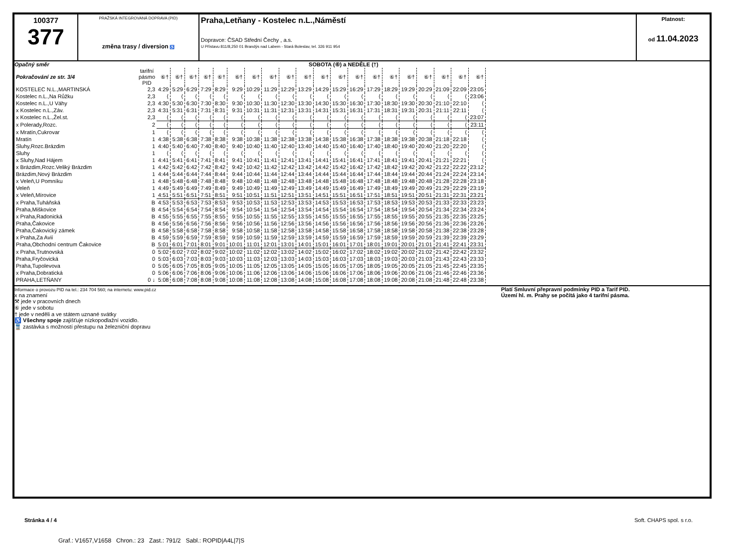100377
377
PRAŽSKÁ INTEGROVANÁ DOPRAVA (PID)
změna trasy / diversion ♿
Praha,Letňany - Kostelec n.L.,Náměstí
Dopravce: ČSAD Střední Čechy , a.s.
U Přístavu 811/8,250 01 Brandýs nad Labem - Stará Boleslav, tel. 326 911 954
Platnost:
od 11.04.2023
Opačný směr SOBOTA (⑥) a NEDĚLE (†)
| Pokračování ze str. 3/4 | tarifní pásmo PID | ⑥† | ⑥† | ⑥† | ⑥† | ⑥† | ⑥† | ⑥† | ⑥† | ⑥† | ⑥† | ⑥† | ⑥† | ⑥† | ⑥† | ⑥† | ⑥† | ⑥† | ⑥† | ⑥† | ⑥† |
| KOSTELEC N.L.,MARTINSKÁ | 2,3 | 4:29 | 5:29 | 6:29 | 7:29 | 8:29 | 9:29 | 10:29 | 11:29 | 12:29 | 13:29 | 14:29 | 15:29 | 16:29 | 17:29 | 18:29 | 19:29 | 20:29 | 21:09 | 22:09 | 23:05 |
| Kostelec n.L.,Na Růžku | 2,3 | ⟨ | ⟨ | ⟨ | ⟨ | ⟨ | ⟨ | ⟨ | ⟨ | ⟨ | ⟨ | ⟨ | ⟨ | ⟨ | ⟨ | ⟨ | ⟨ | ⟨ | ⟨ | ⟨ | 23:06 |
| Kostelec n.L.,U Váhy | 2,3 | 4:30 | 5:30 | 6:30 | 7:30 | 8:30 | 9:30 | 10:30 | 11:30 | 12:30 | 13:30 | 14:30 | 15:30 | 16:30 | 17:30 | 18:30 | 19:30 | 20:30 | 21:10 | 22:10 | ⟨ |
| x Kostelec n.L.,Záv. | 2,3 | 4:31 | 5:31 | 6:31 | 7:31 | 8:31 | 9:31 | 10:31 | 11:31 | 12:31 | 13:31 | 14:31 | 15:31 | 16:31 | 17:31 | 18:31 | 19:31 | 20:31 | 21:11 | 22:11 | ⟨ |
| x Kostelec n.L.,Žel.st. | 2,3 | ⟨ | ⟨ | ⟨ | ⟨ | ⟨ | ⟨ | ⟨ | ⟨ | ⟨ | ⟨ | ⟨ | ⟨ | ⟨ | ⟨ | ⟨ | ⟨ | ⟨ | ⟨ | ⟨ | 23:07 |
| x Polerady,Rozc. | 2 | ⟨ | ⟨ | ⟨ | ⟨ | ⟨ | ⟨ | ⟨ | ⟨ | ⟨ | ⟨ | ⟨ | ⟨ | ⟨ | ⟨ | ⟨ | ⟨ | ⟨ | ⟨ | ⟨ | 23:11 |
| x Mratín,Cukrovar | 1 | ⟨ | ⟨ | ⟨ | ⟨ | ⟨ | ⟨ | ⟨ | ⟨ | ⟨ | ⟨ | ⟨ | ⟨ | ⟨ | ⟨ | ⟨ | ⟨ | ⟨ | ⟨ | ⟨ | ⟨ |
| Mratín | 1 | 4:38 | 5:38 | 6:38 | 7:38 | 8:38 | 9:38 | 10:38 | 11:38 | 12:38 | 13:38 | 14:38 | 15:38 | 16:38 | 17:38 | 18:38 | 19:38 | 20:38 | 21:18 | 22:18 | ⟨ |
| Sluhy,Rozc.Brázdim | 1 | 4:40 | 5:40 | 6:40 | 7:40 | 8:40 | 9:40 | 10:40 | 11:40 | 12:40 | 13:40 | 14:40 | 15:40 | 16:40 | 17:40 | 18:40 | 19:40 | 20:40 | 21:20 | 22:20 | ⟨ |
| Sluhy | 1 | ⟨ | ⟨ | ⟨ | ⟨ | ⟨ | ⟨ | ⟨ | ⟨ | ⟨ | ⟨ | ⟨ | ⟨ | ⟨ | ⟨ | ⟨ | ⟨ | ⟨ | ⟨ | ⟨ | ⟨ |
| x Sluhy,Nad Hájem | 1 | 4:41 | 5:41 | 6:41 | 7:41 | 8:41 | 9:41 | 10:41 | 11:41 | 12:41 | 13:41 | 14:41 | 15:41 | 16:41 | 17:41 | 18:41 | 19:41 | 20:41 | 21:21 | 22:21 | ⟨ |
| x Brázdim,Rozc.Veliký Brázdim | 1 | 4:42 | 5:42 | 6:42 | 7:42 | 8:42 | 9:42 | 10:42 | 11:42 | 12:42 | 13:42 | 14:42 | 15:42 | 16:42 | 17:42 | 18:42 | 19:42 | 20:42 | 21:22 | 22:22 | 23:12 |
| Brázdim,Nový Brázdim | 1 | 4:44 | 5:44 | 6:44 | 7:44 | 8:44 | 9:44 | 10:44 | 11:44 | 12:44 | 13:44 | 14:44 | 15:44 | 16:44 | 17:44 | 18:44 | 19:44 | 20:44 | 21:24 | 22:24 | 23:14 |
| x Veleň,U Pomníku | 1 | 4:48 | 5:48 | 6:48 | 7:48 | 8:48 | 9:48 | 10:48 | 11:48 | 12:48 | 13:48 | 14:48 | 15:48 | 16:48 | 17:48 | 18:48 | 19:48 | 20:48 | 21:28 | 22:28 | 23:18 |
| Veleň | 1 | 4:49 | 5:49 | 6:49 | 7:49 | 8:49 | 9:49 | 10:49 | 11:49 | 12:49 | 13:49 | 14:49 | 15:49 | 16:49 | 17:49 | 18:49 | 19:49 | 20:49 | 21:29 | 22:29 | 23:19 |
| x Veleň,Mírovice | 1 | 4:51 | 5:51 | 6:51 | 7:51 | 8:51 | 9:51 | 10:51 | 11:51 | 12:51 | 13:51 | 14:51 | 15:51 | 16:51 | 17:51 | 18:51 | 19:51 | 20:51 | 21:31 | 22:31 | 23:21 |
| x Praha,Tuháňská | B | 4:53 | 5:53 | 6:53 | 7:53 | 8:53 | 9:53 | 10:53 | 11:53 | 12:53 | 13:53 | 14:53 | 15:53 | 16:53 | 17:53 | 18:53 | 19:53 | 20:53 | 21:33 | 22:33 | 23:23 |
| Praha,Miškovice | B | 4:54 | 5:54 | 6:54 | 7:54 | 8:54 | 9:54 | 10:54 | 11:54 | 12:54 | 13:54 | 14:54 | 15:54 | 16:54 | 17:54 | 18:54 | 19:54 | 20:54 | 21:34 | 22:34 | 23:24 |
| x Praha,Radonická | B | 4:55 | 5:55 | 6:55 | 7:55 | 8:55 | 9:55 | 10:55 | 11:55 | 12:55 | 13:55 | 14:55 | 15:55 | 16:55 | 17:55 | 18:55 | 19:55 | 20:55 | 21:35 | 22:35 | 23:25 |
| Praha,Čakovice | B | 4:56 | 5:56 | 6:56 | 7:56 | 8:56 | 9:56 | 10:56 | 11:56 | 12:56 | 13:56 | 14:56 | 15:56 | 16:56 | 17:56 | 18:56 | 19:56 | 20:56 | 21:36 | 22:36 | 23:26 |
| Praha,Čakovický zámek | B | 4:58 | 5:58 | 6:58 | 7:58 | 8:58 | 9:58 | 10:58 | 11:58 | 12:58 | 13:58 | 14:58 | 15:58 | 16:58 | 17:58 | 18:58 | 19:58 | 20:58 | 21:38 | 22:38 | 23:28 |
| x Praha,Za Avií | B | 4:59 | 5:59 | 6:59 | 7:59 | 8:59 | 9:59 | 10:59 | 11:59 | 12:59 | 13:59 | 14:59 | 15:59 | 16:59 | 17:59 | 18:59 | 19:59 | 20:59 | 21:39 | 22:39 | 23:29 |
| Praha,Obchodní centrum Čakovice | B | 5:01 | 6:01 | 7:01 | 8:01 | 9:01 | 10:01 | 11:01 | 12:01 | 13:01 | 14:01 | 15:01 | 16:01 | 17:01 | 18:01 | 19:01 | 20:01 | 21:01 | 21:41 | 22:41 | 23:31 |
| x Praha,Trutnovská | 0 | 5:02 | 6:02 | 7:02 | 8:02 | 9:02 | 10:02 | 11:02 | 12:02 | 13:02 | 14:02 | 15:02 | 16:02 | 17:02 | 18:02 | 19:02 | 20:02 | 21:02 | 21:42 | 22:42 | 23:32 |
| Praha,Fryčovická | 0 | 5:03 | 6:03 | 7:03 | 8:03 | 9:03 | 10:03 | 11:03 | 12:03 | 13:03 | 14:03 | 15:03 | 16:03 | 17:03 | 18:03 | 19:03 | 20:03 | 21:03 | 21:43 | 22:43 | 23:33 |
| Praha,Tupolevova | 0 | 5:05 | 6:05 | 7:05 | 8:05 | 9:05 | 10:05 | 11:05 | 12:05 | 13:05 | 14:05 | 15:05 | 16:05 | 17:05 | 18:05 | 19:05 | 20:05 | 21:05 | 21:45 | 22:45 | 23:35 |
| x Praha,Dobratická | 0 | 5:06 | 6:06 | 7:06 | 8:06 | 9:06 | 10:06 | 11:06 | 12:06 | 13:06 | 14:06 | 15:06 | 16:06 | 17:06 | 18:06 | 19:06 | 20:06 | 21:06 | 21:46 | 22:46 | 23:36 |
| PRAHA,LETŇANY | 0 ↓ | 5:08 | 6:08 | 7:08 | 8:08 | 9:08 | 10:08 | 11:08 | 12:08 | 13:08 | 14:08 | 15:08 | 16:08 | 17:08 | 18:08 | 19:08 | 20:08 | 21:08 | 21:48 | 22:48 | 23:38 |
Informace o provozu PID na tel.: 234 704 560; na internetu: www.pid.cz
x na znamení
⚒ jede v pracovních dnech
⑥ jede v sobotu
† jede v neděli a ve státem uznané svátky
♿ Všechny spoje zajišťuje nízkopodlažní vozidlo.
🚆 zastávka s možností přestupu na železniční dopravu
Platí Smluvní přepravní podmínky PID a Tarif PID.
Území hl. m. Prahy se počítá jako 4 tarifní pásma.
Stránka 4 / 4 Soft. CHAPS spol. s r.o.
Graf.: V1657,V1658 Chron.: 23 Zast.: 791/2 Sabl.: ROPID|A4L|7|S